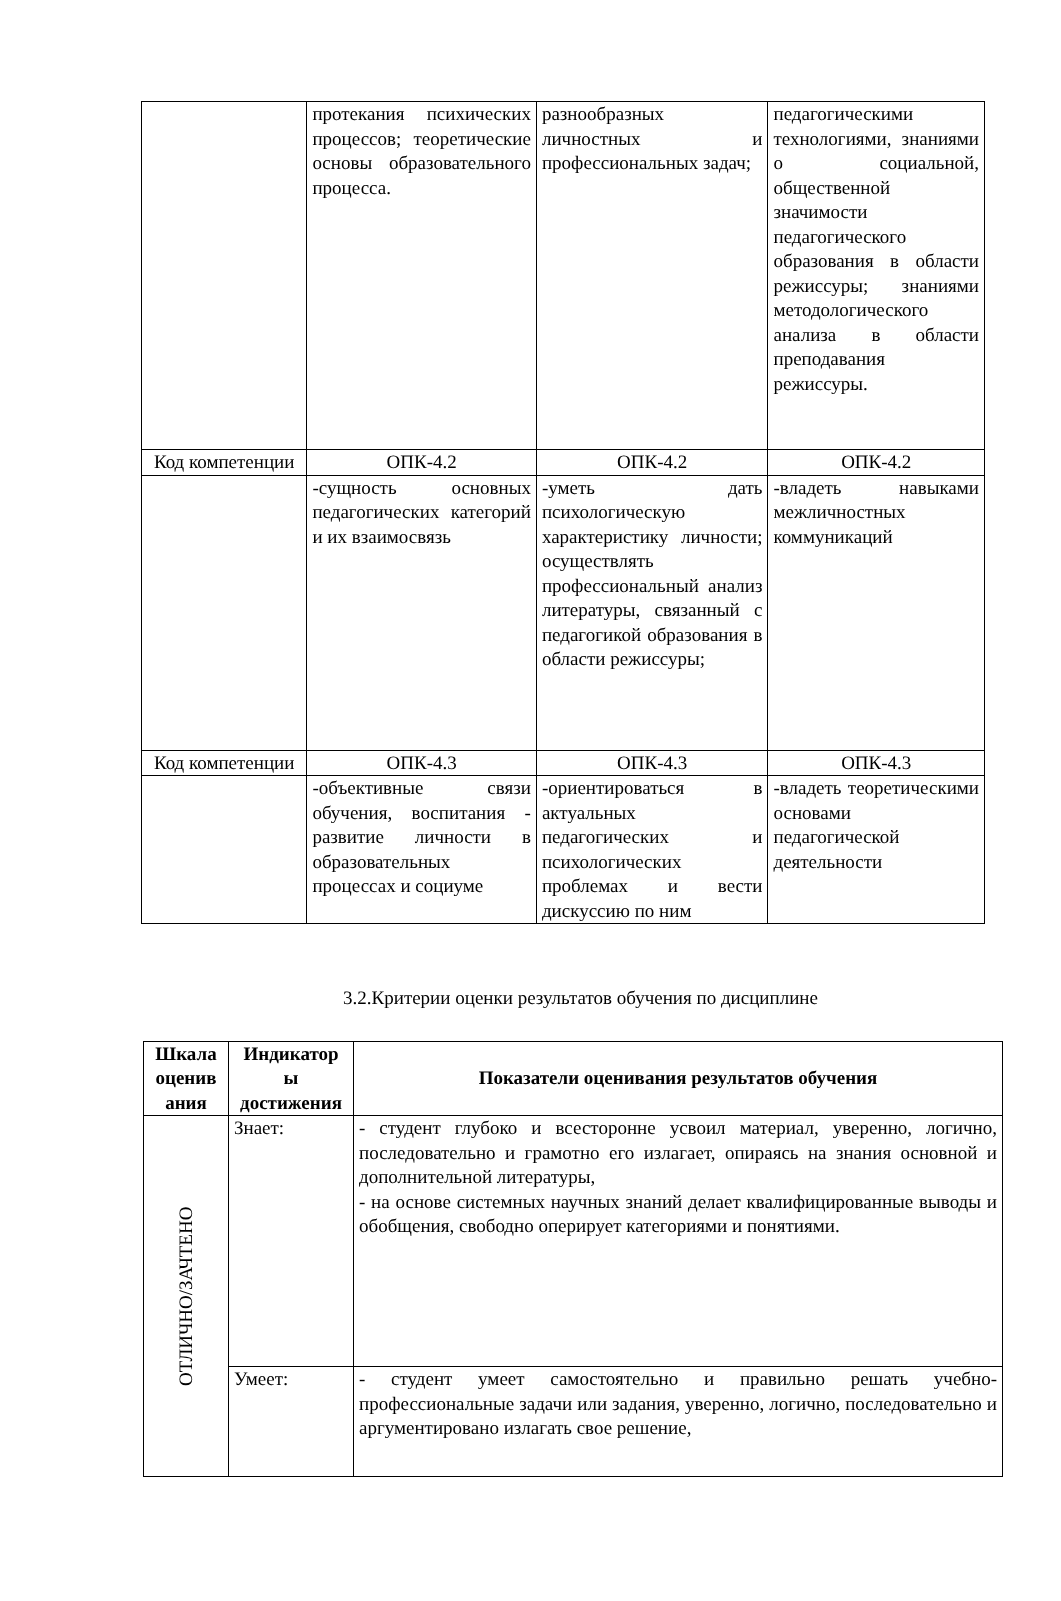| | протекания психических процессов; теоретические основы образовательного процесса. | разнообразных личностных и профессиональных задач; | педагогическими технологиями, знаниями о социальной, общественной значимости педагогического образования в области режиссуры; знаниями методологического анализа в области преподавания режиссуры. |
| Код компетенции | ОПК-4.2 | ОПК-4.2 | ОПК-4.2 |
| | -сущность основных педагогических категорий и их взаимосвязь | -уметь дать психологическую характеристику личности; осуществлять профессиональный анализ литературы, связанный с педагогикой образования в области режиссуры; | -владеть навыками межличностных коммуникаций |
| Код компетенции | ОПК-4.3 | ОПК-4.3 | ОПК-4.3 |
| | -объективные связи обучения, воспитания - развитие личности в образовательных процессах и социуме | -ориентироваться в актуальных педагогических и психологических проблемах и вести дискуссию по ним | -владеть теоретическими основами педагогической деятельности |
3.2.Критерии оценки результатов обучения по дисциплине
| Шкала оценив ания | Индикатор ы достижения | Показатели оценивания результатов обучения |
| --- | --- | --- |
| ОТЛИЧНО/ЗАЧТЕНО | Знает: | - студент глубоко и всесторонне усвоил материал, уверенно, логично, последовательно и грамотно его излагает, опираясь на знания основной и дополнительной литературы, - на основе системных научных знаний делает квалифицированные выводы и обобщения, свободно оперирует категориями и понятиями. |
| | Умеет: | - студент умеет самостоятельно и правильно решать учебно-профессиональные задачи или задания, уверенно, логично, последовательно и аргументировано излагать свое решение, |